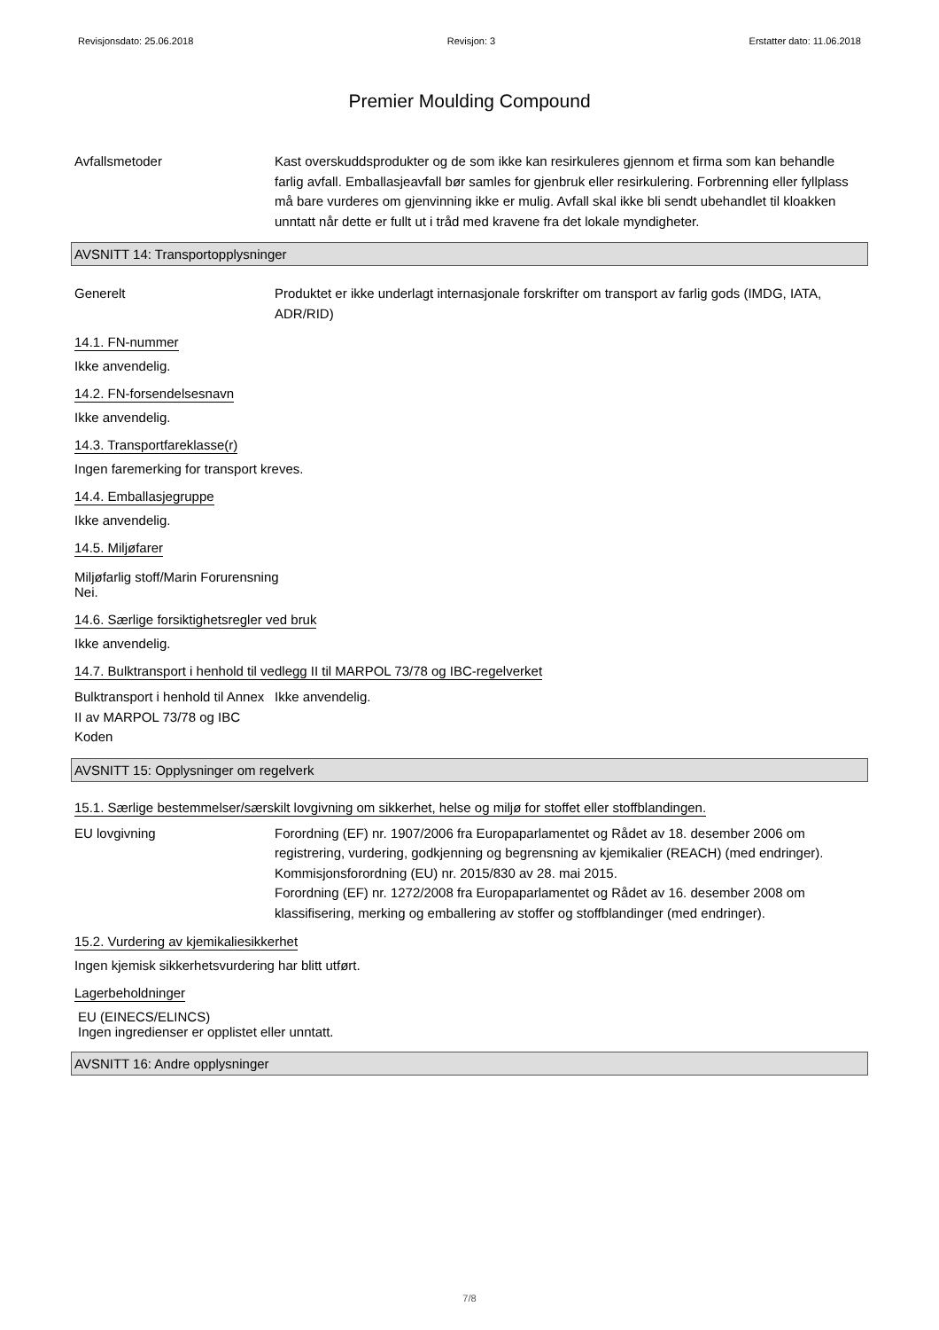Revisjonsdato: 25.06.2018 Revisjon: 3 Erstatter dato: 11.06.2018
Premier Moulding Compound
Avfallsmetoder Kast overskuddsprodukter og de som ikke kan resirkuleres gjennom et firma som kan behandle farlig avfall. Emballasjeavfall bør samles for gjenbruk eller resirkulering. Forbrenning eller fyllplass må bare vurderes om gjenvinning ikke er mulig. Avfall skal ikke bli sendt ubehandlet til kloakken unntatt når dette er fullt ut i tråd med kravene fra det lokale myndigheter.
AVSNITT 14: Transportopplysninger
Generelt Produktet er ikke underlagt internasjonale forskrifter om transport av farlig gods (IMDG, IATA, ADR/RID)
14.1. FN-nummer
Ikke anvendelig.
14.2. FN-forsendelsesnavn
Ikke anvendelig.
14.3. Transportfareklasse(r)
Ingen faremerking for transport kreves.
14.4. Emballasjegruppe
Ikke anvendelig.
14.5. Miljøfarer
Miljøfarlig stoff/Marin Forurensning
Nei.
14.6. Særlige forsiktighetsregler ved bruk
Ikke anvendelig.
14.7. Bulktransport i henhold til vedlegg II til MARPOL 73/78 og IBC-regelverket
Bulktransport i henhold til Annex II av MARPOL 73/78 og IBC Koden
Ikke anvendelig.
AVSNITT 15: Opplysninger om regelverk
15.1. Særlige bestemmelser/særskilt lovgivning om sikkerhet, helse og miljø for stoffet eller stoffblandingen.
EU lovgivning Forordning (EF) nr. 1907/2006 fra Europaparlamentet og Rådet av 18. desember 2006 om registrering, vurdering, godkjenning og begrensning av kjemikalier (REACH) (med endringer).
Kommisjonsforordning (EU) nr. 2015/830 av 28. mai 2015.
Forordning (EF) nr. 1272/2008 fra Europaparlamentet og Rådet av 16. desember 2008 om klassifisering, merking og emballering av stoffer og stoffblandinger (med endringer).
15.2. Vurdering av kjemikaliesikkerhet
Ingen kjemisk sikkerhetsvurdering har blitt utført.
Lagerbeholdninger
EU (EINECS/ELINCS)
Ingen ingredienser er opplistet eller unntatt.
AVSNITT 16: Andre opplysninger
7/8